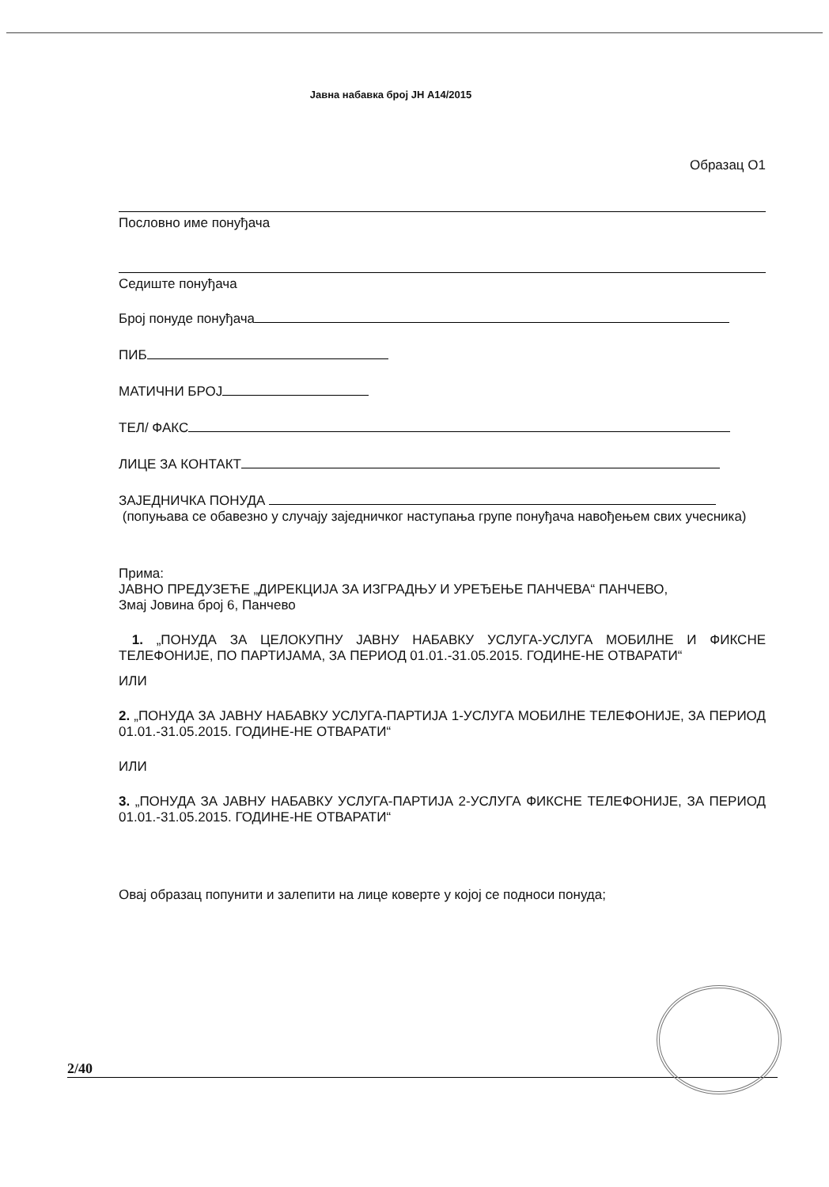Јавна набавка број ЈН А14/2015
Образац О1
Пословно име понуђача
Седиште понуђача
Број понуде понуђача
ПИБ
МАТИЧНИ БРОЈ
ТЕЛ/ ФАКС
ЛИЦЕ ЗА КОНТАКТ
ЗАЈЕДНИЧКА ПОНУДА
(попуњава се обавезно у случају заједничког наступања групе понуђача навођењем свих учесника)
Прима:
ЈАВНО ПРЕДУЗЕЋЕ „ДИРЕКЦИЈА ЗА ИЗГРАДЊУ И УРЕЂЕЊЕ ПАНЧЕВА“ ПАНЧЕВО,
Змај Јовина број 6, Панчево
1. „ПОНУДА ЗА ЦЕЛОКУПНУ ЈАВНУ НАБАВКУ УСЛУГА-УСЛУГА МОБИЛНЕ И ФИКСНЕ ТЕЛЕФОНИЈЕ, ПО ПАРТИЈАМА, ЗА ПЕРИОД 01.01.-31.05.2015. ГОДИНЕ-НЕ ОТВАРАТИ“
ИЛИ
2. „ПОНУДА ЗА ЈАВНУ НАБАВКУ УСЛУГА-ПАРТИЈА 1-УСЛУГА МОБИЛНЕ ТЕЛЕФОНИЈЕ, ЗА ПЕРИОД 01.01.-31.05.2015. ГОДИНЕ-НЕ ОТВАРАТИ“
ИЛИ
3. „ПОНУДА ЗА ЈАВНУ НАБАВКУ УСЛУГА-ПАРТИЈА 2-УСЛУГА ФИКСНЕ ТЕЛЕФОНИЈЕ, ЗА ПЕРИОД 01.01.-31.05.2015. ГОДИНЕ-НЕ ОТВАРАТИ“
Овај образац попунити и залепити на лице коверте у којој се подноси понуда;
2/40